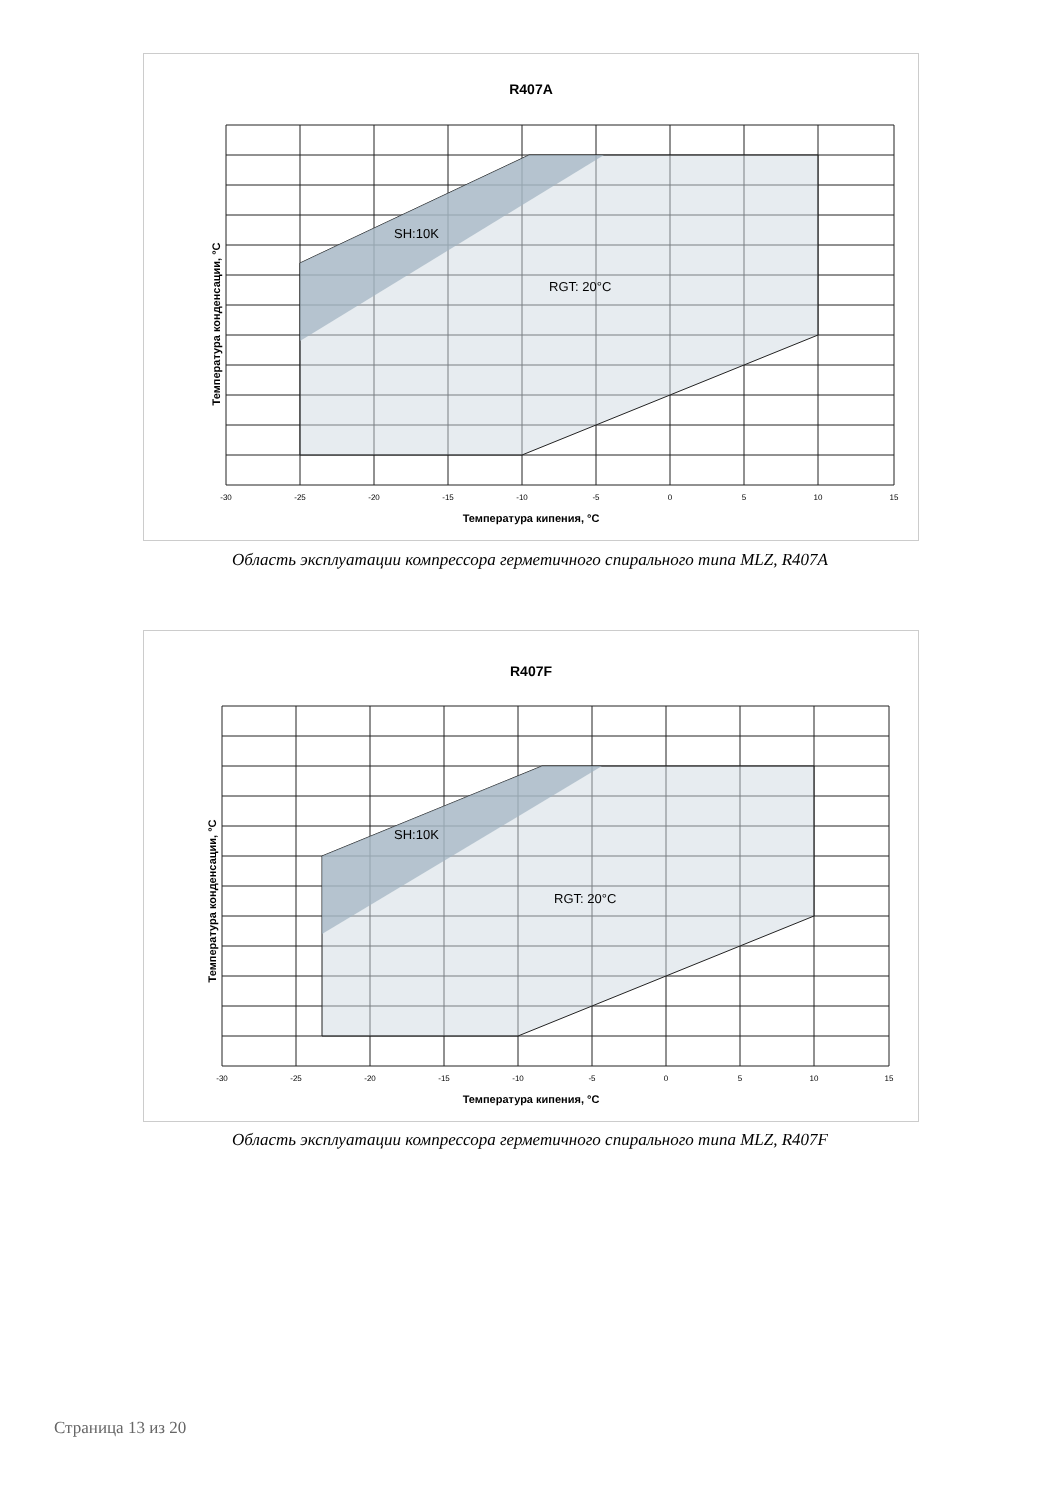R407A
SH:10K
RGT: 20°C
Температура кипения, °C
Температура конденсации, °C
-30
-25
-20
-15
-10
-5
0
5
10
15
Область эксплуатации компрессора герметичного спирального типа MLZ, R407A
R407F
SH:10K
RGT: 20°C
Температура кипения, °C
Температура конденсации, °C
-30
-25
-20
-15
-10
-5
0
5
10
15
Область эксплуатации компрессора герметичного спирального типа MLZ, R407F
Страница 13 из 20